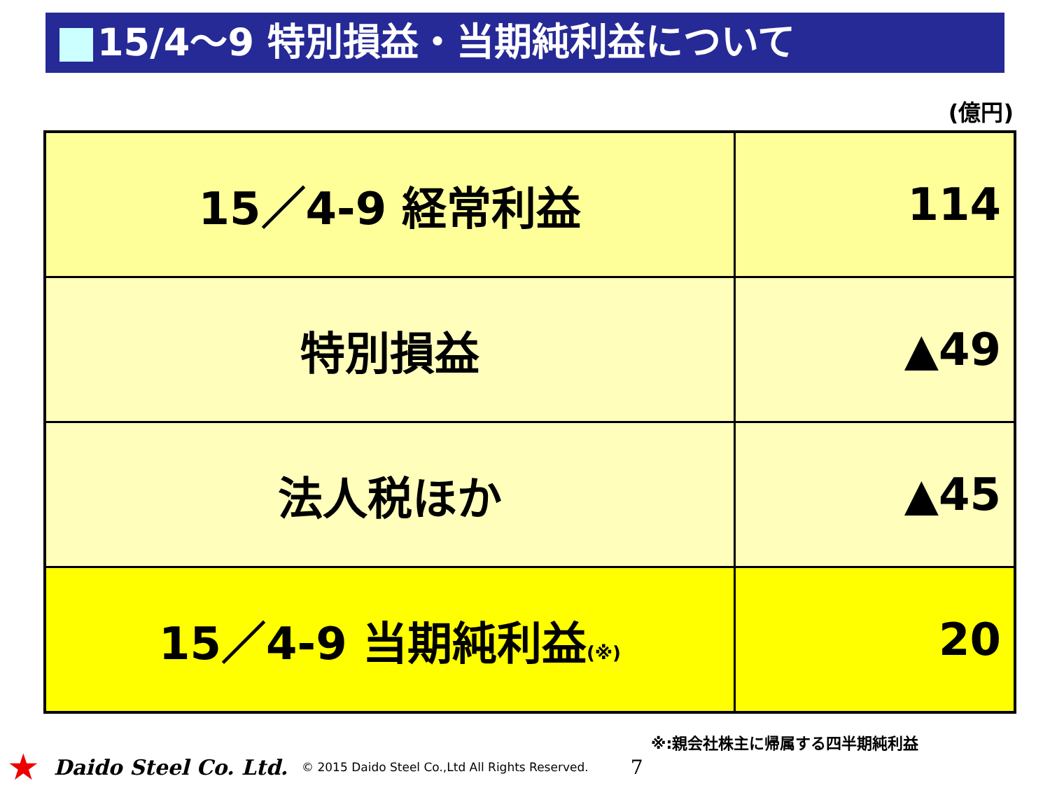15/4～9 特別損益・当期純利益について
(億円)
| 15／4-9 経常利益 | 114 |
| 特別損益 | ▲49 |
| 法人税ほか | ▲45 |
| 15／4-9 当期純利益 (※) | 20 |
※:親会社株主に帰属する四半期純利益
★ Daido Steel Co. Ltd. © 2015 Daido Steel Co.,Ltd All Rights Reserved. 7